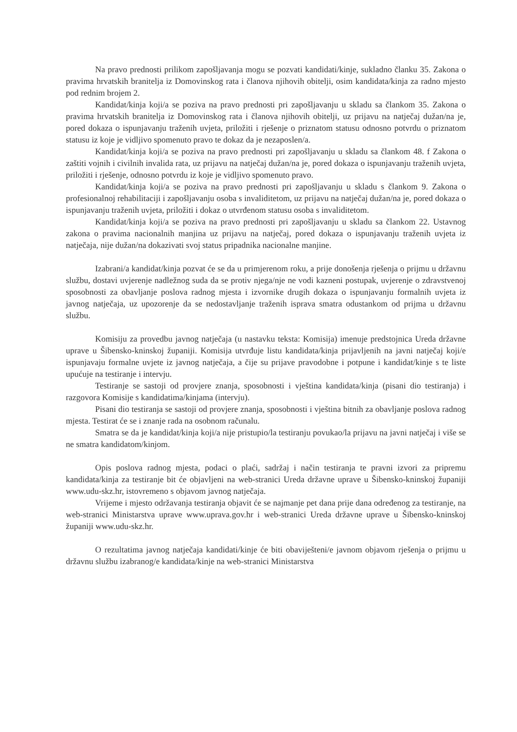Na pravo prednosti prilikom zapošljavanja mogu se pozvati kandidati/kinje, sukladno članku 35. Zakona o pravima hrvatskih branitelja iz Domovinskog rata i članova njihovih obitelji, osim kandidata/kinja za radno mjesto pod rednim brojem 2.
Kandidat/kinja koji/a se poziva na pravo prednosti pri zapošljavanju u skladu sa člankom 35. Zakona o pravima hrvatskih branitelja iz Domovinskog rata i članova njihovih obitelji, uz prijavu na natječaj dužan/na je, pored dokaza o ispunjavanju traženih uvjeta, priložiti i rješenje o priznatom statusu odnosno potvrdu o priznatom statusu iz koje je vidljivo spomenuto pravo te dokaz da je nezaposlen/a.
Kandidat/kinja koji/a se poziva na pravo prednosti pri zapošljavanju u skladu sa člankom 48. f Zakona o zaštiti vojnih i civilnih invalida rata, uz prijavu na natječaj dužan/na je, pored dokaza o ispunjavanju traženih uvjeta, priložiti i rješenje, odnosno potvrdu iz koje je vidljivo spomenuto pravo.
Kandidat/kinja koji/a se poziva na pravo prednosti pri zapošljavanju u skladu s člankom 9. Zakona o profesionalnoj rehabilitaciji i zapošljavanju osoba s invaliditetom, uz prijavu na natječaj dužan/na je, pored dokaza o ispunjavanju traženih uvjeta, priložiti i dokaz o utvrđenom statusu osoba s invaliditetom.
Kandidat/kinja koji/a se poziva na pravo prednosti pri zapošljavanju u skladu sa člankom 22. Ustavnog zakona o pravima nacionalnih manjina uz prijavu na natječaj, pored dokaza o ispunjavanju traženih uvjeta iz natječaja, nije dužan/na dokazivati svoj status pripadnika nacionalne manjine.
Izabrani/a kandidat/kinja pozvat će se da u primjerenom roku, a prije donošenja rješenja o prijmu u državnu službu, dostavi uvjerenje nadležnog suda da se protiv njega/nje ne vodi kazneni postupak, uvjerenje o zdravstvenoj sposobnosti za obavljanje poslova radnog mjesta i izvornike drugih dokaza o ispunjavanju formalnih uvjeta iz javnog natječaja, uz upozorenje da se nedostavljanje traženih isprava smatra odustankom od prijma u državnu službu.
Komisiju za provedbu javnog natječaja (u nastavku teksta: Komisija) imenuje predstojnica Ureda državne uprave u Šibensko-kninskoj županiji. Komisija utvrđuje listu kandidata/kinja prijavljenih na javni natječaj koji/e ispunjavaju formalne uvjete iz javnog natječaja, a čije su prijave pravodobne i potpune i kandidat/kinje s te liste upućuje na testiranje i intervju.
Testiranje se sastoji od provjere znanja, sposobnosti i vještina kandidata/kinja (pisani dio testiranja) i razgovora Komisije s kandidatima/kinjama (intervju).
Pisani dio testiranja se sastoji od provjere znanja, sposobnosti i vještina bitnih za obavljanje poslova radnog mjesta. Testirat će se i znanje rada na osobnom računalu.
Smatra se da je kandidat/kinja koji/a nije pristupio/la testiranju povukao/la prijavu na javni natječaj i više se ne smatra kandidatom/kinjom.
Opis poslova radnog mjesta, podaci o plaći, sadržaj i način testiranja te pravni izvori za pripremu kandidata/kinja za testiranje bit će objavljeni na web-stranici Ureda državne uprave u Šibensko-kninskoj županiji www.udu-skz.hr, istovremeno s objavom javnog natječaja.
Vrijeme i mjesto održavanja testiranja objavit će se najmanje pet dana prije dana određenog za testiranje, na web-stranici Ministarstva uprave www.uprava.gov.hr i web-stranici Ureda državne uprave u Šibensko-kninskoj županiji www.udu-skz.hr.
O rezultatima javnog natječaja kandidati/kinje će biti obaviješteni/e javnom objavom rješenja o prijmu u državnu službu izabranog/e kandidata/kinje na web-stranici Ministarstva